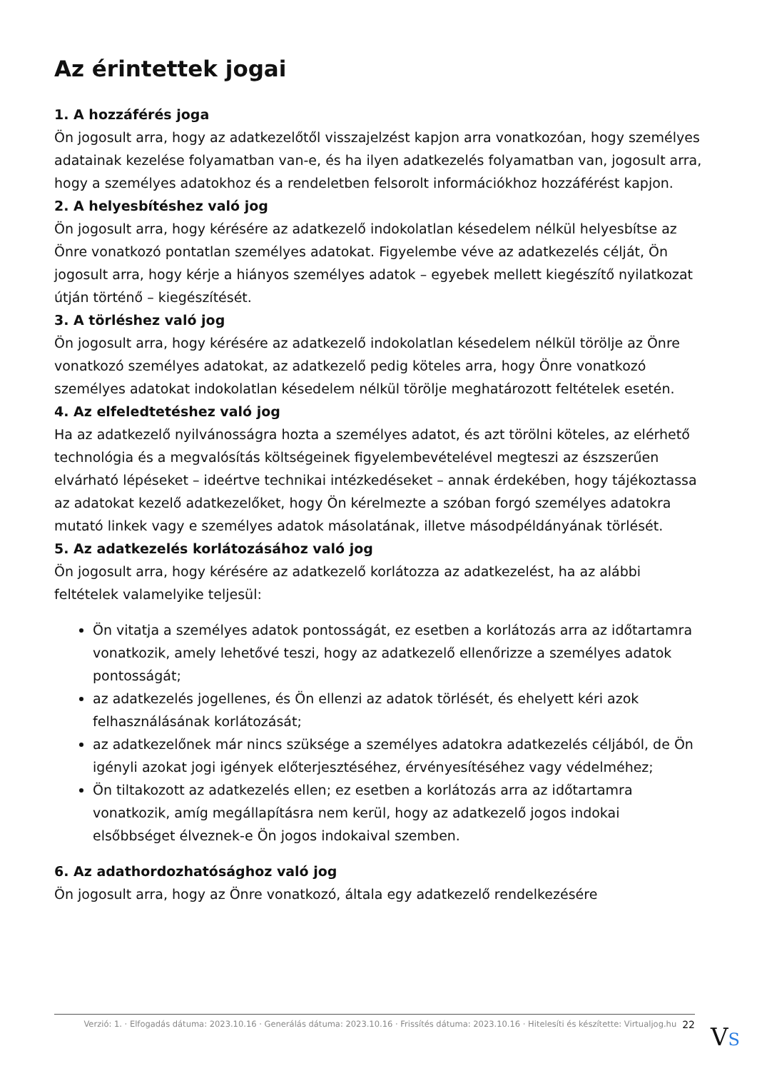Az érintettek jogai
1. A hozzáférés joga
Ön jogosult arra, hogy az adatkezelőtől visszajelzést kapjon arra vonatkozóan, hogy személyes adatainak kezelése folyamatban van-e, és ha ilyen adatkezelés folyamatban van, jogosult arra, hogy a személyes adatokhoz és a rendeletben felsorolt információkhoz hozzáférést kapjon.
2. A helyesbítéshez való jog
Ön jogosult arra, hogy kérésére az adatkezelő indokolatlan késedelem nélkül helyesbítse az Önre vonatkozó pontatlan személyes adatokat. Figyelembe véve az adatkezelés célját, Ön jogosult arra, hogy kérje a hiányos személyes adatok – egyebek mellett kiegészítő nyilatkozat útján történő – kiegészítését.
3. A törléshez való jog
Ön jogosult arra, hogy kérésére az adatkezelő indokolatlan késedelem nélkül törölje az Önre vonatkozó személyes adatokat, az adatkezelő pedig köteles arra, hogy Önre vonatkozó személyes adatokat indokolatlan késedelem nélkül törölje meghatározott feltételek esetén.
4. Az elfeledtetéshez való jog
Ha az adatkezelő nyilvánosságra hozta a személyes adatot, és azt törölni köteles, az elérhető technológia és a megvalósítás költségeinek figyelembevételével megteszi az észszerűen elvárható lépéseket – ideértve technikai intézkedéseket – annak érdekében, hogy tájékoztassa az adatokat kezelő adatkezelőket, hogy Ön kérelmezte a szóban forgó személyes adatokra mutató linkek vagy e személyes adatok másolatának, illetve másodpéldányának törlését.
5. Az adatkezelés korlátozásához való jog
Ön jogosult arra, hogy kérésére az adatkezelő korlátozza az adatkezelést, ha az alábbi feltételek valamelyike teljesül:
Ön vitatja a személyes adatok pontosságát, ez esetben a korlátozás arra az időtartamra vonatkozik, amely lehetővé teszi, hogy az adatkezelő ellenőrizze a személyes adatok pontosságát;
az adatkezelés jogellenes, és Ön ellenzi az adatok törlését, és ehelyett kéri azok felhasználásának korlátozását;
az adatkezelőnek már nincs szüksége a személyes adatokra adatkezelés céljából, de Ön igényli azokat jogi igények előterjesztéséhez, érvényesítéséhez vagy védelméhez;
Ön tiltakozott az adatkezelés ellen; ez esetben a korlátozás arra az időtartamra vonatkozik, amíg megállapításra nem kerül, hogy az adatkezelő jogos indokai elsőbbséget élveznek-e Ön jogos indokaival szemben.
6. Az adathordozhatósághoz való jog
Ön jogosult arra, hogy az Önre vonatkozó, általa egy adatkezelő rendelkezésére
Verzió: 1. · Elfogadás dátuma: 2023.10.16 · Generálás dátuma: 2023.10.16 · Frissítés dátuma: 2023.10.16 · Hitelesíti és készítette: Virtualjog.hu 22
VS